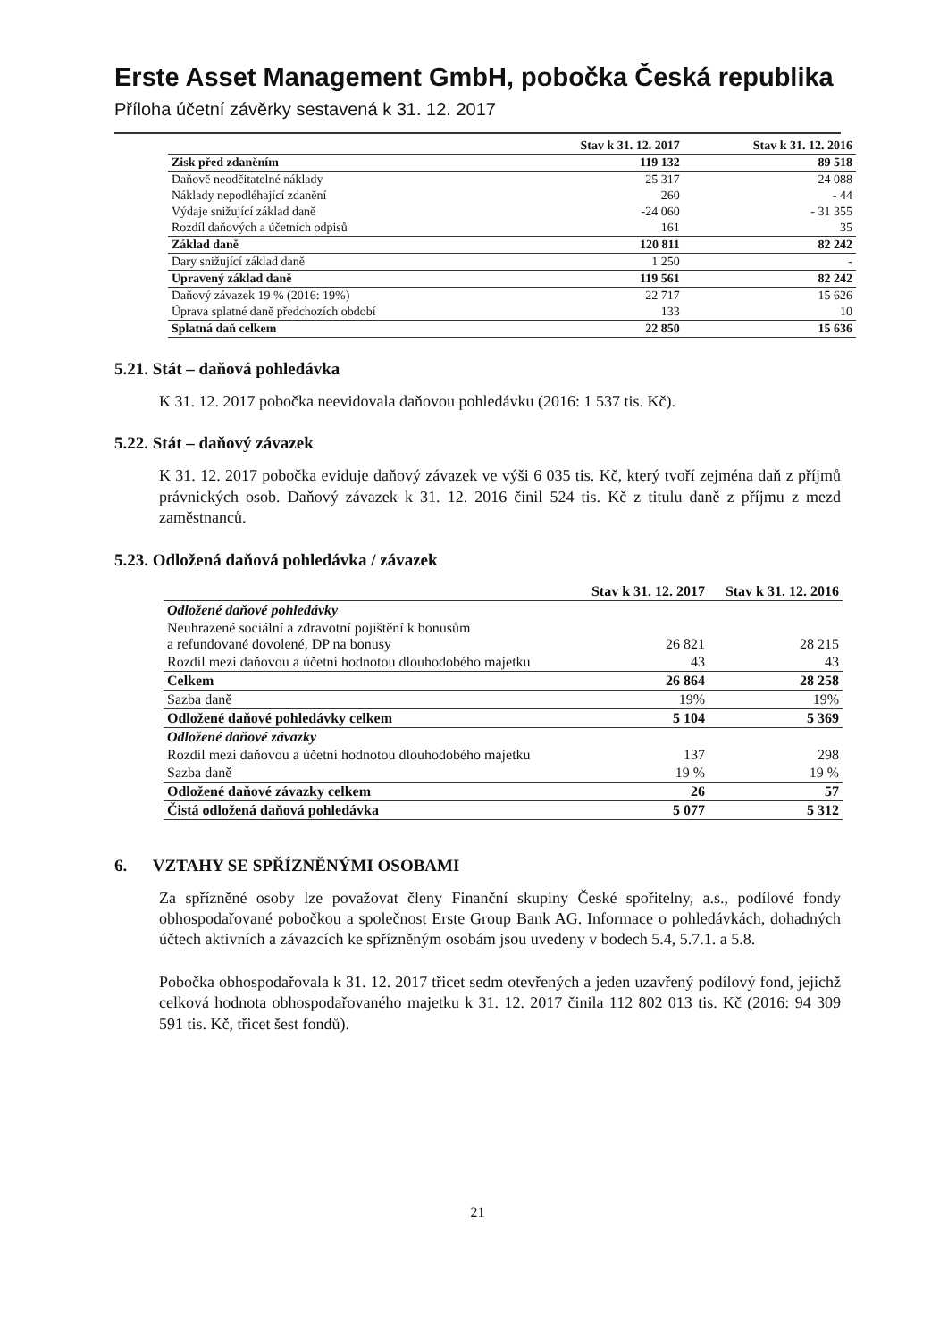Erste Asset Management GmbH, pobočka Česká republika
Příloha účetní závěrky sestavená k 31. 12. 2017
| | Stav k 31. 12. 2017 | Stav k 31. 12. 2016 |
| --- | --- | --- |
| Zisk před zdaněním | 119 132 | 89 518 |
| Daňově neodčitatelné náklady | 25 317 | 24 088 |
| Náklady nepodléhající zdanění | 260 | - 44 |
| Výdaje snižující základ daně | -24 060 | - 31 355 |
| Rozdíl daňových a účetních odpisů | 161 | 35 |
| Základ daně | 120 811 | 82 242 |
| Dary snižující základ daně | 1 250 | - |
| Upravený základ daně | 119 561 | 82 242 |
| Daňový závazek 19 % (2016: 19%) | 22 717 | 15 626 |
| Úprava splatné daně předchozích období | 133 | 10 |
| Splatná daň celkem | 22 850 | 15 636 |
5.21. Stát – daňová pohledávka
K 31. 12. 2017 pobočka neevidovala daňovou pohledávku (2016: 1 537 tis. Kč).
5.22. Stát – daňový závazek
K 31. 12. 2017 pobočka eviduje daňový závazek ve výši 6 035 tis. Kč, který tvoří zejména daň z příjmů právnických osob. Daňový závazek k 31. 12. 2016 činil 524 tis. Kč z titulu daně z příjmu z mezd zaměstnanců.
5.23. Odložená daňová pohledávka / závazek
| | Stav k 31. 12. 2017 | Stav k 31. 12. 2016 |
| --- | --- | --- |
| Odložené daňové pohledávky | | |
| Neuhrazené sociální a zdravotní pojištění k bonusům a refundované dovolené, DP na bonusy | 26 821 | 28 215 |
| Rozdíl mezi daňovou a účetní hodnotou dlouhodobého majetku | 43 | 43 |
| Celkem | 26 864 | 28 258 |
| Sazba daně | 19% | 19% |
| Odložené daňové pohledávky celkem | 5 104 | 5 369 |
| Odložené daňové závazky | | |
| Rozdíl mezi daňovou a účetní hodnotou dlouhodobého majetku | 137 | 298 |
| Sazba daně | 19 % | 19 % |
| Odložené daňové závazky celkem | 26 | 57 |
| Čistá odložená daňová pohledávka | 5 077 | 5 312 |
6. VZTAHY SE SPŘÍZNĚNÝMI OSOBAMI
Za spřízněné osoby lze považovat členy Finanční skupiny České spořitelny, a.s., podílové fondy obhospodařované pobočkou a společnost Erste Group Bank AG. Informace o pohledávkách, dohadných účtech aktivních a závazcích ke spřízněným osobám jsou uvedeny v bodech 5.4, 5.7.1. a 5.8.
Pobočka obhospodařovala k 31. 12. 2017 třicet sedm otevřených a jeden uzavřený podílový fond, jejichž celková hodnota obhospodařovaného majetku k 31. 12. 2017 činila 112 802 013 tis. Kč (2016: 94 309 591 tis. Kč, třicet šest fondů).
21